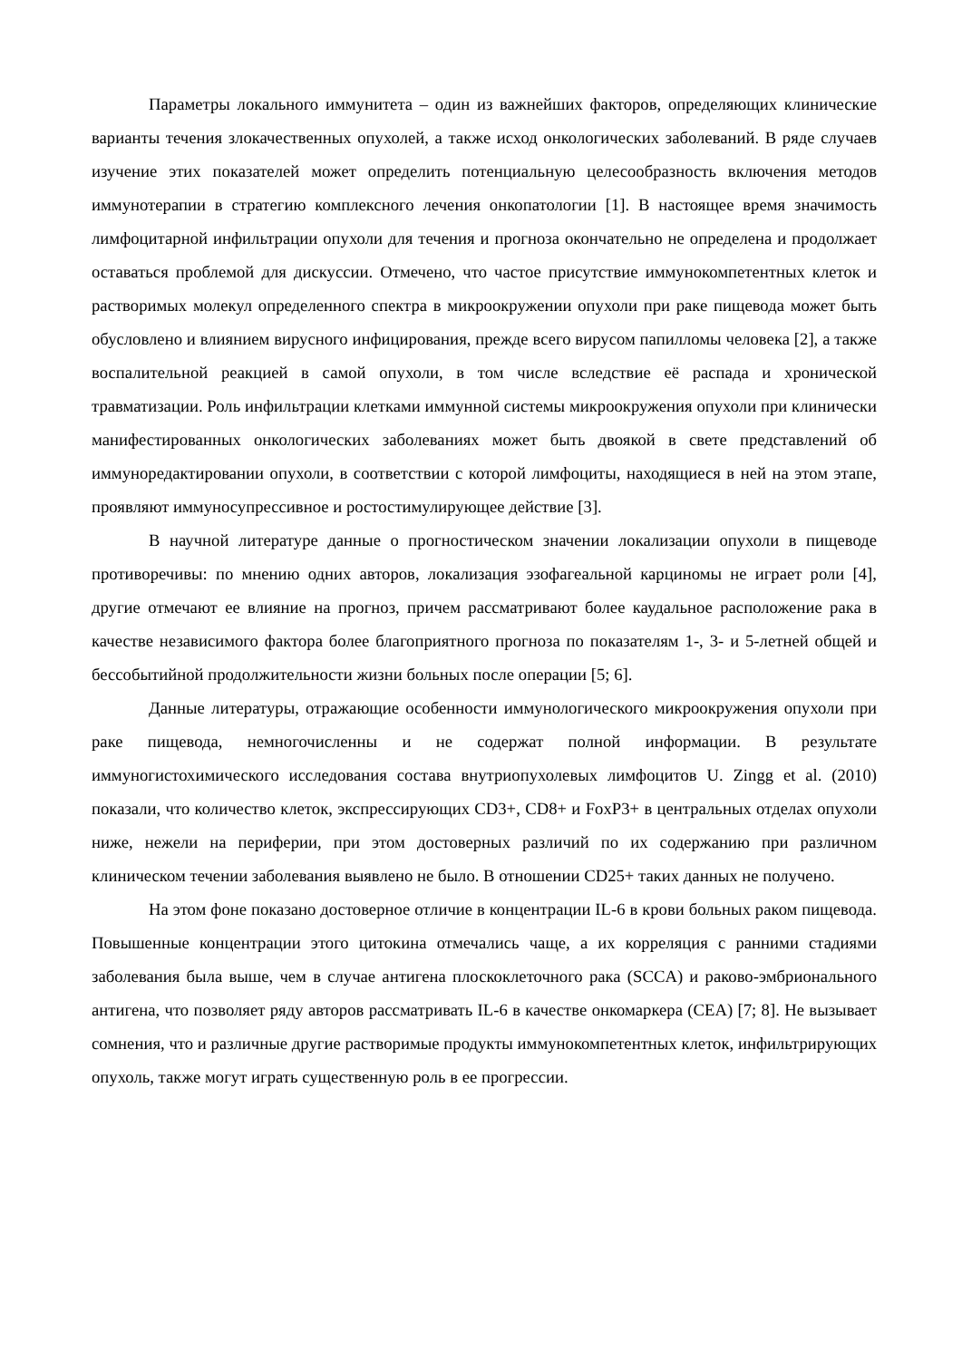Параметры локального иммунитета – один из важнейших факторов, определяющих клинические варианты течения злокачественных опухолей, а также исход онкологических заболеваний. В ряде случаев изучение этих показателей может определить потенциальную целесообразность включения методов иммунотерапии в стратегию комплексного лечения онкопатологии [1]. В настоящее время значимость лимфоцитарной инфильтрации опухоли для течения и прогноза окончательно не определена и продолжает оставаться проблемой для дискуссии. Отмечено, что частое присутствие иммунокомпетентных клеток и растворимых молекул определенного спектра в микроокружении опухоли при раке пищевода может быть обусловлено и влиянием вирусного инфицирования, прежде всего вирусом папилломы человека [2], а также воспалительной реакцией в самой опухоли, в том числе вследствие её распада и хронической травматизации. Роль инфильтрации клетками иммунной системы микроокружения опухоли при клинически манифестированных онкологических заболеваниях может быть двоякой в свете представлений об иммуноредактировании опухоли, в соответствии с которой лимфоциты, находящиеся в ней на этом этапе, проявляют иммуносупрессивное и ростостимулирующее действие [3].
В научной литературе данные о прогностическом значении локализации опухоли в пищеводе противоречивы: по мнению одних авторов, локализация эзофагеальной карциномы не играет роли [4], другие отмечают ее влияние на прогноз, причем рассматривают более каудальное расположение рака в качестве независимого фактора более благоприятного прогноза по показателям 1-, 3- и 5-летней общей и бессобытийной продолжительности жизни больных после операции [5; 6].
Данные литературы, отражающие особенности иммунологического микроокружения опухоли при раке пищевода, немногочисленны и не содержат полной информации. В результате иммуногистохимического исследования состава внутриопухолевых лимфоцитов U. Zingg et al. (2010) показали, что количество клеток, экспрессирующих CD3+, CD8+ и FoxP3+ в центральных отделах опухоли ниже, нежели на периферии, при этом достоверных различий по их содержанию при различном клиническом течении заболевания выявлено не было. В отношении CD25+ таких данных не получено.
На этом фоне показано достоверное отличие в концентрации IL-6 в крови больных раком пищевода. Повышенные концентрации этого цитокина отмечались чаще, а их корреляция с ранними стадиями заболевания была выше, чем в случае антигена плоскоклеточного рака (SCCA) и раково-эмбрионального антигена, что позволяет ряду авторов рассматривать IL-6 в качестве онкомаркера (CEA) [7; 8]. Не вызывает сомнения, что и различные другие растворимые продукты иммунокомпетентных клеток, инфильтрирующих опухоль, также могут играть существенную роль в ее прогрессии.